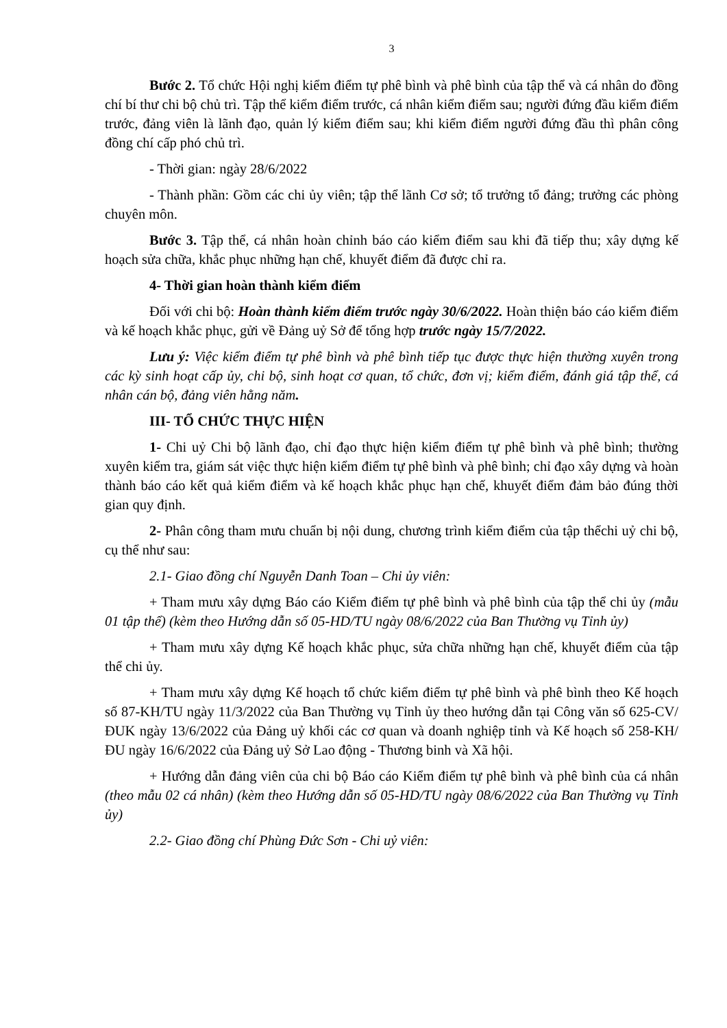3
Bước 2. Tổ chức Hội nghị kiểm điểm tự phê bình và phê bình của tập thể và cá nhân do đồng chí bí thư chi bộ chủ trì. Tập thể kiểm điểm trước, cá nhân kiểm điểm sau; người đứng đầu kiểm điểm trước, đảng viên là lãnh đạo, quản lý kiểm điểm sau; khi kiểm điểm người đứng đầu thì phân công đồng chí cấp phó chủ trì.
- Thời gian: ngày 28/6/2022
- Thành phần: Gồm các chi ủy viên; tập thể lãnh Cơ sở; tổ trưởng tổ đảng; trưởng các phòng chuyên môn.
Bước 3. Tập thể, cá nhân hoàn chỉnh báo cáo kiểm điểm sau khi đã tiếp thu; xây dựng kế hoạch sửa chữa, khắc phục những hạn chế, khuyết điểm đã được chỉ ra.
4- Thời gian hoàn thành kiểm điểm
Đối với chi bộ: Hoàn thành kiểm điểm trước ngày 30/6/2022. Hoàn thiện báo cáo kiểm điểm và kế hoạch khắc phục, gửi về Đảng uỷ Sở để tổng hợp trước ngày 15/7/2022.
Lưu ý: Việc kiểm điểm tự phê bình và phê bình tiếp tục được thực hiện thường xuyên trong các kỳ sinh hoạt cấp ủy, chi bộ, sinh hoạt cơ quan, tổ chức, đơn vị; kiểm điểm, đánh giá tập thể, cá nhân cán bộ, đảng viên hằng năm.
III- TỔ CHỨC THỰC HIỆN
1- Chi uỷ Chi bộ lãnh đạo, chỉ đạo thực hiện kiểm điểm tự phê bình và phê bình; thường xuyên kiểm tra, giám sát việc thực hiện kiểm điểm tự phê bình và phê bình; chỉ đạo xây dựng và hoàn thành báo cáo kết quả kiểm điểm và kế hoạch khắc phục hạn chế, khuyết điểm đảm bảo đúng thời gian quy định.
2- Phân công tham mưu chuẩn bị nội dung, chương trình kiểm điểm của tập thểchi uỷ chi bộ, cụ thể như sau:
2.1- Giao đồng chí Nguyễn Danh Toan – Chi ủy viên:
+ Tham mưu xây dựng Báo cáo Kiểm điểm tự phê bình và phê bình của tập thể chi ủy (mẫu 01 tập thể) (kèm theo Hướng dẫn số 05-HD/TU ngày 08/6/2022 của Ban Thường vụ Tỉnh ủy)
+ Tham mưu xây dựng Kế hoạch khắc phục, sửa chữa những hạn chế, khuyết điểm của tập thể chi ủy.
+ Tham mưu xây dựng Kế hoạch tổ chức kiểm điểm tự phê bình và phê bình theo Kế hoạch số 87-KH/TU ngày 11/3/2022 của Ban Thường vụ Tỉnh ủy theo hướng dẫn tại Công văn số 625-CV/ĐUK ngày 13/6/2022 của Đảng uỷ khối các cơ quan và doanh nghiệp tỉnh và Kế hoạch số 258-KH/ĐU ngày 16/6/2022 của Đảng uỷ Sở Lao động - Thương binh và Xã hội.
+ Hướng dẫn đảng viên của chi bộ Báo cáo Kiểm điểm tự phê bình và phê bình của cá nhân (theo mẫu 02 cá nhân) (kèm theo Hướng dẫn số 05-HD/TU ngày 08/6/2022 của Ban Thường vụ Tỉnh ủy)
2.2- Giao đồng chí Phùng Đức Sơn - Chi uỷ viên: